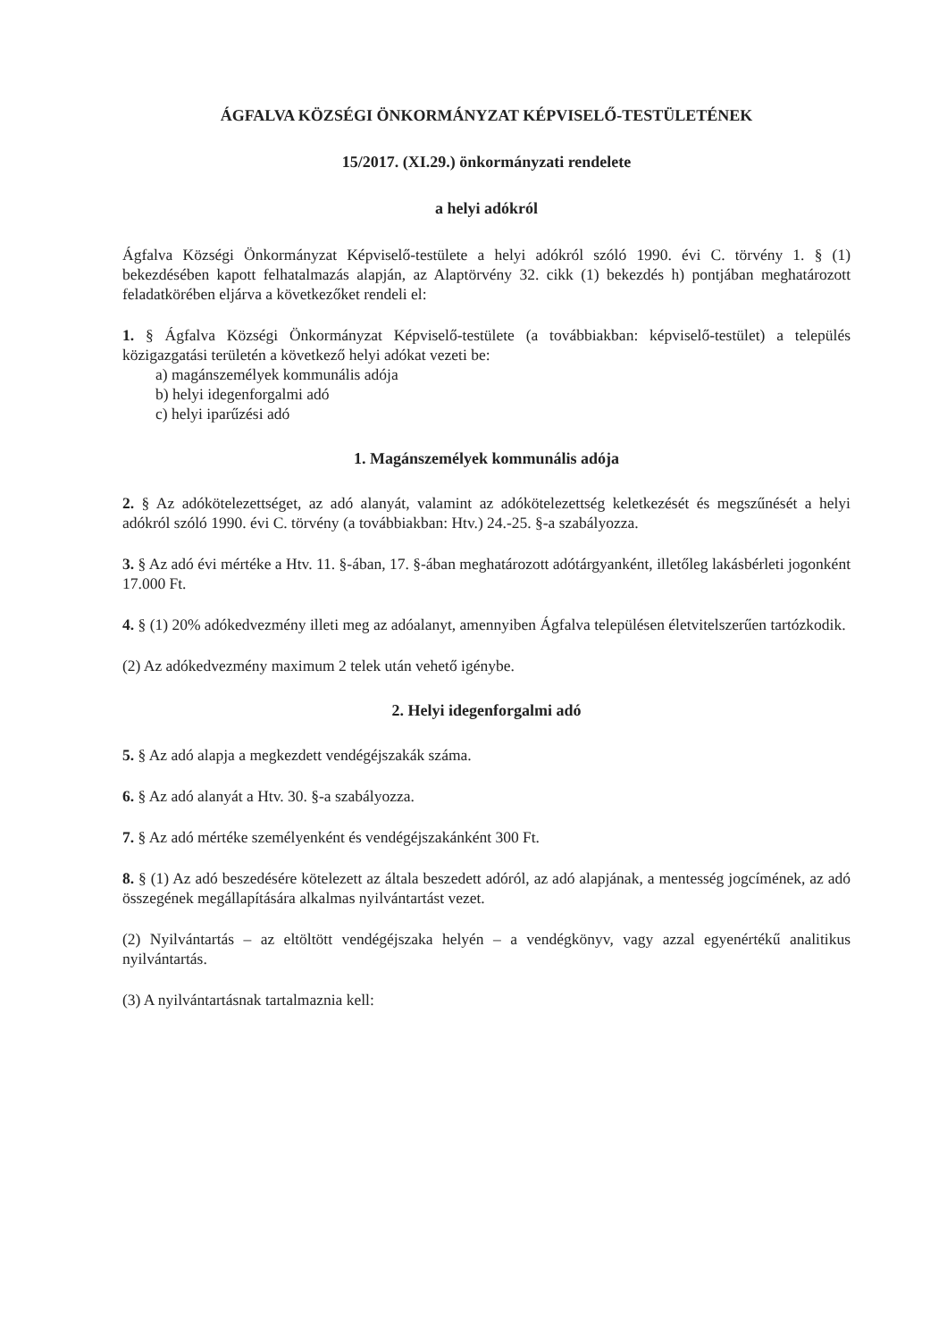ÁGFALVA KÖZSÉGI ÖNKORMÁNYZAT KÉPVISELŐ-TESTÜLETÉNEK
15/2017. (XI.29.) önkormányzati rendelete
a helyi adókról
Ágfalva Községi Önkormányzat Képviselő-testülete a helyi adókról szóló 1990. évi C. törvény 1. § (1) bekezdésében kapott felhatalmazás alapján, az Alaptörvény 32. cikk (1) bekezdés h) pontjában meghatározott feladatkörében eljárva a következőket rendeli el:
1. § Ágfalva Községi Önkormányzat Képviselő-testülete (a továbbiakban: képviselő-testület) a település közigazgatási területén a következő helyi adókat vezeti be:
a) magánszemélyek kommunális adója
b) helyi idegenforgalmi adó
c) helyi iparűzési adó
1. Magánszemélyek kommunális adója
2. § Az adókötelezettséget, az adó alanyát, valamint az adókötelezettség keletkezését és megszűnését a helyi adókról szóló 1990. évi C. törvény (a továbbiakban: Htv.) 24.-25. §-a szabályozza.
3. § Az adó évi mértéke a Htv. 11. §-ában, 17. §-ában meghatározott adótárgyanként, illetőleg lakásbérleti jogonként 17.000 Ft.
4. § (1) 20% adókedvezmény illeti meg az adóalanyt, amennyiben Ágfalva településen életvitelszerűen tartózkodik.
(2) Az adókedvezmény maximum 2 telek után vehető igénybe.
2. Helyi idegenforgalmi adó
5. § Az adó alapja a megkezdett vendégéjszakák száma.
6. § Az adó alanyát a Htv. 30. §-a szabályozza.
7. § Az adó mértéke személyenként és vendégéjszakánként 300 Ft.
8. § (1) Az adó beszedésére kötelezett az általa beszedett adóról, az adó alapjának, a mentesség jogcímének, az adó összegének megállapítására alkalmas nyilvántartást vezet.
(2) Nyilvántartás – az eltöltött vendégéjszaka helyén – a vendégkönyv, vagy azzal egyenértékű analitikus nyilvántartás.
(3) A nyilvántartásnak tartalmaznia kell: